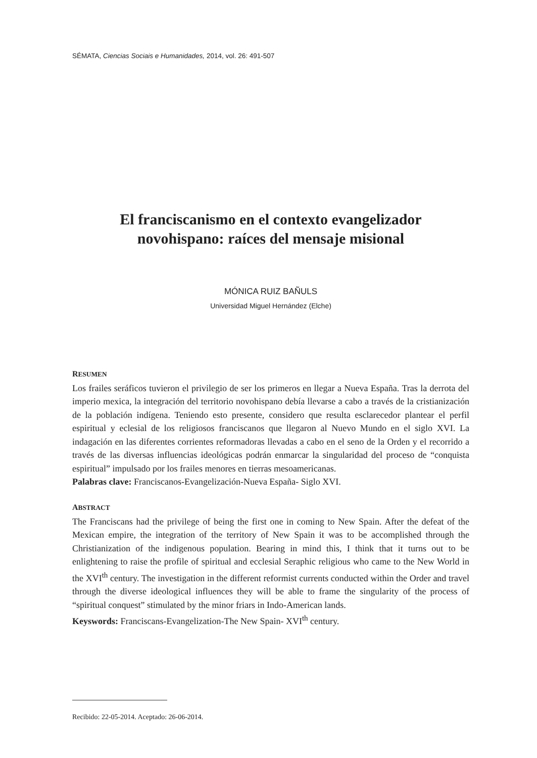SÉMATA, Ciencias Sociais e Humanidades, 2014, vol. 26: 491-507
El franciscanismo en el contexto evangelizador
novohispano: raíces del mensaje misional
MÓNICA RUIZ BAÑULS
Universidad Miguel Hernández (Elche)
RESUMEN
Los frailes seráficos tuvieron el privilegio de ser los primeros en llegar a Nueva España. Tras la derrota del imperio mexica, la integración del territorio novohispano debía llevarse a cabo a través de la cristianización de la población indígena. Teniendo esto presente, considero que resulta esclarecedor plantear el perfil espiritual y eclesial de los religiosos franciscanos que llegaron al Nuevo Mundo en el siglo XVI. La indagación en las diferentes corrientes reformadoras llevadas a cabo en el seno de la Orden y el recorrido a través de las diversas influencias ideológicas podrán enmarcar la singularidad del proceso de “conquista espiritual” impulsado por los frailes menores en tierras mesoamericanas.
Palabras clave: Franciscanos-Evangelización-Nueva España- Siglo XVI.
ABSTRACT
The Franciscans had the privilege of being the first one in coming to New Spain. After the defeat of the Mexican empire, the integration of the territory of New Spain it was to be accomplished through the Christianization of the indigenous population. Bearing in mind this, I think that it turns out to be enlightening to raise the profile of spiritual and ecclesial Seraphic religious who came to the New World in the XVI<sup>th</sup> century. The investigation in the different reformist currents conducted within the Order and travel through the diverse ideological influences they will be able to frame the singularity of the process of “spiritual conquest” stimulated by the minor friars in Indo-American lands.
Keyswords: Franciscans-Evangelization-The New Spain- XVI<sup>th</sup> century.
Recibido: 22-05-2014. Aceptado: 26-06-2014.